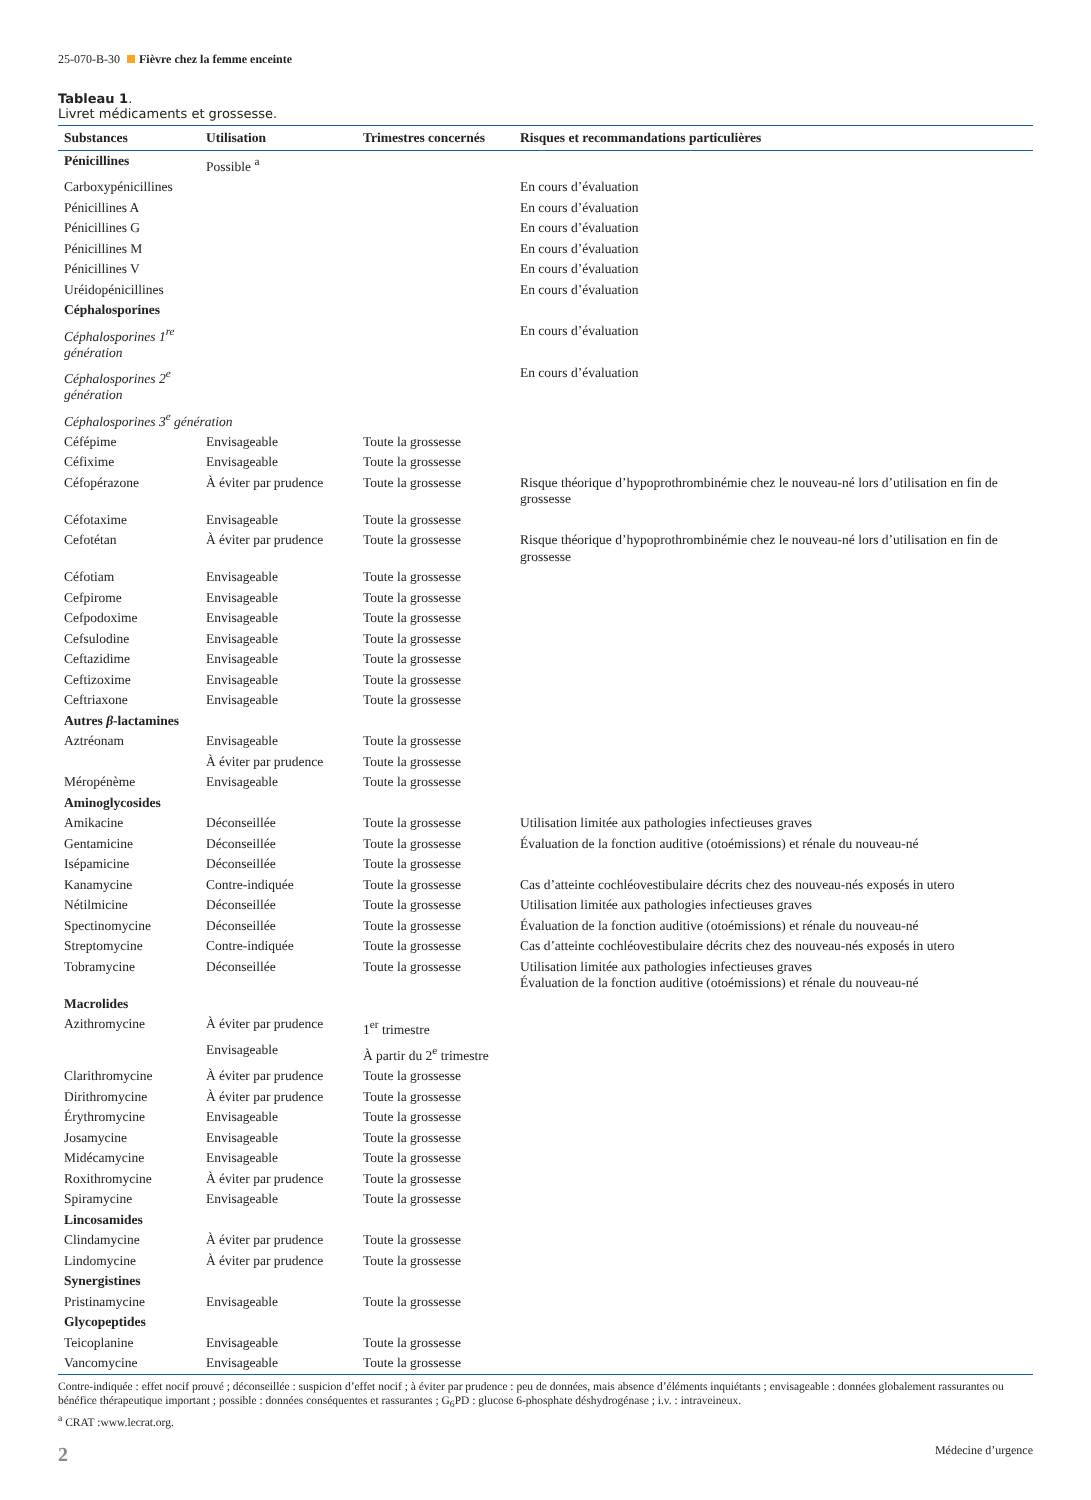25-070-B-30 Fièvre chez la femme enceinte
Tableau 1.
Livret médicaments et grossesse.
| Substances | Utilisation | Trimestres concernés | Risques et recommandations particulières |
| --- | --- | --- | --- |
| Pénicillines | Possible <sup>a</sup> | | |
| Carboxypénicillines | | | En cours d’évaluation |
| Pénicillines A | | | En cours d’évaluation |
| Pénicillines G | | | En cours d’évaluation |
| Pénicillines M | | | En cours d’évaluation |
| Pénicillines V | | | En cours d’évaluation |
| Uréidopénicillines | | | En cours d’évaluation |
| Céphalosporines | | | |
| Céphalosporines 1<sup>re</sup> génération | | | En cours d’évaluation |
| Céphalosporines 2<sup>e</sup> génération | | | En cours d’évaluation |
| Céphalosporines 3<sup>e</sup> génération | | | |
| Céfépime | Envisageable | Toute la grossesse | |
| Céfixime | Envisageable | Toute la grossesse | |
| Céfopérazone | À éviter par prudence | Toute la grossesse | Risque théorique d’hypoprothrombinémie chez le nouveau-né lors d’utilisation en fin de grossesse |
| Céfotaxime | Envisageable | Toute la grossesse | |
| Cefotétan | À éviter par prudence | Toute la grossesse | Risque théorique d’hypoprothrombinémie chez le nouveau-né lors d’utilisation en fin de grossesse |
| Céfotiam | Envisageable | Toute la grossesse | |
| Cefpirome | Envisageable | Toute la grossesse | |
| Cefpodoxime | Envisageable | Toute la grossesse | |
| Cefsulodine | Envisageable | Toute la grossesse | |
| Ceftazidime | Envisageable | Toute la grossesse | |
| Ceftizoxime | Envisageable | Toute la grossesse | |
| Ceftriaxone | Envisageable | Toute la grossesse | |
| Autres β -lactamines | | | |
| Aztréonam | Envisageable | Toute la grossesse | |
| | À éviter par prudence | Toute la grossesse | |
| Méropénème | Envisageable | Toute la grossesse | |
| Aminoglycosides | | | |
| Amikacine | Déconseillée | Toute la grossesse | Utilisation limitée aux pathologies infectieuses graves |
| Gentamicine | Déconseillée | Toute la grossesse | Évaluation de la fonction auditive (otoémissions) et rénale du nouveau-né |
| Isépamicine | Déconseillée | Toute la grossesse | |
| Kanamycine | Contre-indiquée | Toute la grossesse | Cas d’atteinte cochléovestibulaire décrits chez des nouveau-nés exposés in utero |
| Nétilmicine | Déconseillée | Toute la grossesse | Utilisation limitée aux pathologies infectieuses graves |
| Spectinomycine | Déconseillée | Toute la grossesse | Évaluation de la fonction auditive (otoémissions) et rénale du nouveau-né |
| Streptomycine | Contre-indiquée | Toute la grossesse | Cas d’atteinte cochléovestibulaire décrits chez des nouveau-nés exposés in utero |
| Tobramycine | Déconseillée | Toute la grossesse | Utilisation limitée aux pathologies infectieuses graves Évaluation de la fonction auditive (otoémissions) et rénale du nouveau-né |
| Macrolides | | | |
| Azithromycine | À éviter par prudence | 1<sup>er</sup> trimestre | |
| | Envisageable | À partir du 2<sup>e</sup> trimestre | |
| Clarithromycine | À éviter par prudence | Toute la grossesse | |
| Dirithromycine | À éviter par prudence | Toute la grossesse | |
| Érythromycine | Envisageable | Toute la grossesse | |
| Josamycine | Envisageable | Toute la grossesse | |
| Midécamycine | Envisageable | Toute la grossesse | |
| Roxithromycine | À éviter par prudence | Toute la grossesse | |
| Spiramycine | Envisageable | Toute la grossesse | |
| Lincosamides | | | |
| Clindamycine | À éviter par prudence | Toute la grossesse | |
| Lindomycine | À éviter par prudence | Toute la grossesse | |
| Synergistines | | | |
| Pristinamycine | Envisageable | Toute la grossesse | |
| Glycopeptides | | | |
| Teicoplanine | Envisageable | Toute la grossesse | |
| Vancomycine | Envisageable | Toute la grossesse | |
Contre-indiquée : effet nocif prouvé ; déconseillée : suspicion d’effet nocif ; à éviter par prudence : peu de données, mais absence d’éléments inquiétants ; envisageable : données globalement rassurantes ou bénéfice thérapeutique important ; possible : données conséquentes et rassurantes ; G<sub>6</sub>PD : glucose 6-phosphate déshydrogénase ; i.v. : intraveineux.
<sup>a</sup> CRAT :www.lecrat.org.
2 Médecine d’urgence